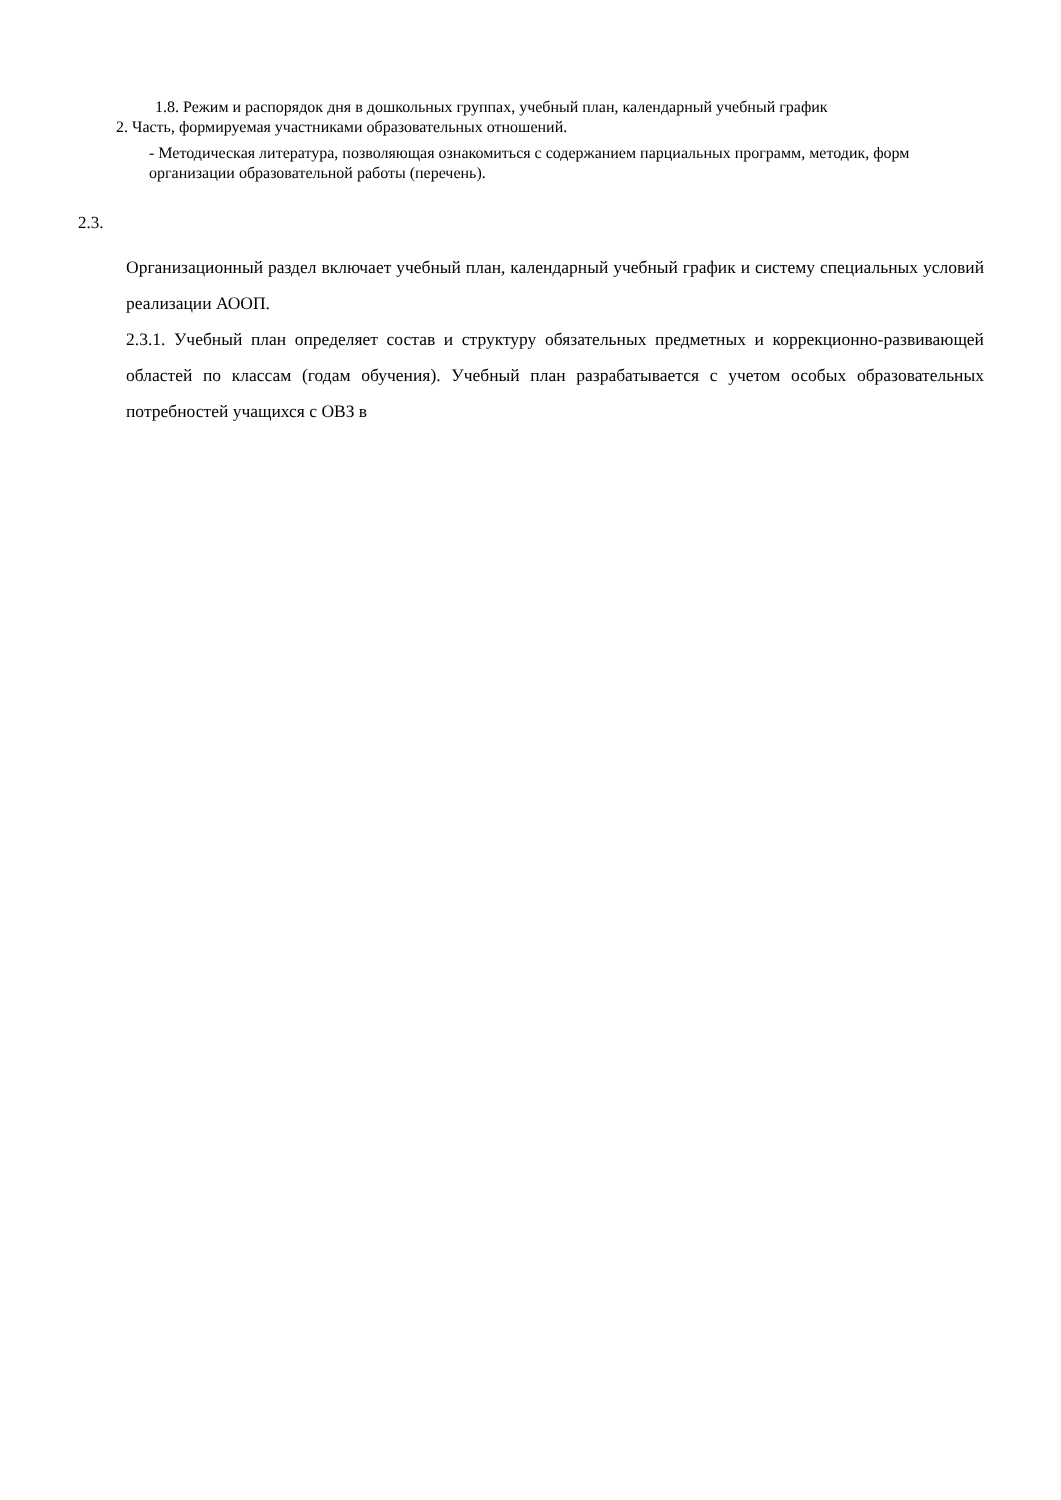1.8. Режим и распорядок дня в дошкольных группах, учебный план, календарный учебный график
2. Часть, формируемая участниками образовательных отношений.
- Методическая литература, позволяющая ознакомиться с содержанием парциальных программ, методик, форм организации образовательной работы (перечень).
2.3.
Организационный раздел включает учебный план, календарный учебный график и систему специальных условий реализации АООП.
2.3.1. Учебный план определяет состав и структуру обязательных предметных и коррекционно-развивающей областей по классам (годам обучения). Учебный план разрабатывается с учетом особых образовательных потребностей учащихся с ОВЗ в